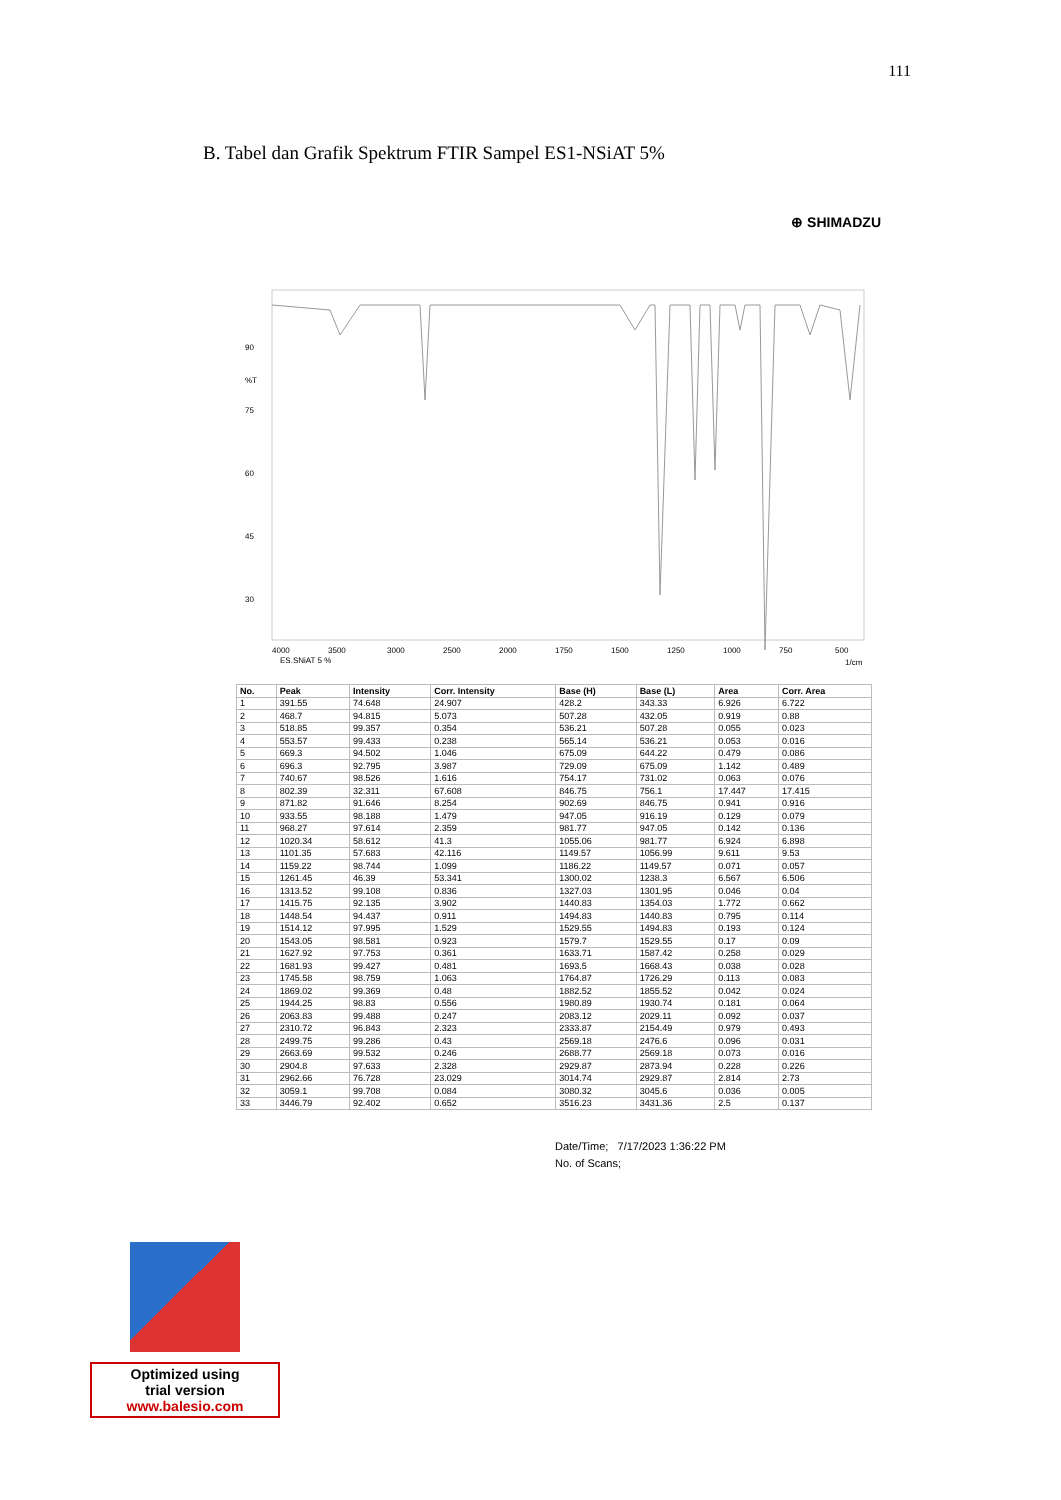111
B. Tabel dan Grafik Spektrum FTIR Sampel ES1-NSiAT 5%
⊕ SHIMADZU
90
%T
75
60
45
30
4000
3500
3000
2500
2000
1750
1500
1250
1000
750
500
ES.SNiAT 5 %
1/cm
| No. | Peak | Intensity | Corr. Intensity | Base (H) | Base (L) | Area | Corr. Area |
| --- | --- | --- | --- | --- | --- | --- | --- |
| 1 | 391.55 | 74.648 | 24.907 | 428.2 | 343.33 | 6.926 | 6.722 |
| 2 | 468.7 | 94.815 | 5.073 | 507.28 | 432.05 | 0.919 | 0.88 |
| 3 | 518.85 | 99.357 | 0.354 | 536.21 | 507.28 | 0.055 | 0.023 |
| 4 | 553.57 | 99.433 | 0.238 | 565.14 | 536.21 | 0.053 | 0.016 |
| 5 | 669.3 | 94.502 | 1.046 | 675.09 | 644.22 | 0.479 | 0.086 |
| 6 | 696.3 | 92.795 | 3.987 | 729.09 | 675.09 | 1.142 | 0.489 |
| 7 | 740.67 | 98.526 | 1.616 | 754.17 | 731.02 | 0.063 | 0.076 |
| 8 | 802.39 | 32.311 | 67.608 | 846.75 | 756.1 | 17.447 | 17.415 |
| 9 | 871.82 | 91.646 | 8.254 | 902.69 | 846.75 | 0.941 | 0.916 |
| 10 | 933.55 | 98.188 | 1.479 | 947.05 | 916.19 | 0.129 | 0.079 |
| 11 | 968.27 | 97.614 | 2.359 | 981.77 | 947.05 | 0.142 | 0.136 |
| 12 | 1020.34 | 58.612 | 41.3 | 1055.06 | 981.77 | 6.924 | 6.898 |
| 13 | 1101.35 | 57.683 | 42.116 | 1149.57 | 1056.99 | 9.611 | 9.53 |
| 14 | 1159.22 | 98.744 | 1.099 | 1186.22 | 1149.57 | 0.071 | 0.057 |
| 15 | 1261.45 | 46.39 | 53.341 | 1300.02 | 1238.3 | 6.567 | 6.506 |
| 16 | 1313.52 | 99.108 | 0.836 | 1327.03 | 1301.95 | 0.046 | 0.04 |
| 17 | 1415.75 | 92.135 | 3.902 | 1440.83 | 1354.03 | 1.772 | 0.662 |
| 18 | 1448.54 | 94.437 | 0.911 | 1494.83 | 1440.83 | 0.795 | 0.114 |
| 19 | 1514.12 | 97.995 | 1.529 | 1529.55 | 1494.83 | 0.193 | 0.124 |
| 20 | 1543.05 | 98.581 | 0.923 | 1579.7 | 1529.55 | 0.17 | 0.09 |
| 21 | 1627.92 | 97.753 | 0.361 | 1633.71 | 1587.42 | 0.258 | 0.029 |
| 22 | 1681.93 | 99.427 | 0.481 | 1693.5 | 1668.43 | 0.038 | 0.028 |
| 23 | 1745.58 | 98.759 | 1.063 | 1764.87 | 1726.29 | 0.113 | 0.083 |
| 24 | 1869.02 | 99.369 | 0.48 | 1882.52 | 1855.52 | 0.042 | 0.024 |
| 25 | 1944.25 | 98.83 | 0.556 | 1980.89 | 1930.74 | 0.181 | 0.064 |
| 26 | 2063.83 | 99.488 | 0.247 | 2083.12 | 2029.11 | 0.092 | 0.037 |
| 27 | 2310.72 | 96.843 | 2.323 | 2333.87 | 2154.49 | 0.979 | 0.493 |
| 28 | 2499.75 | 99.286 | 0.43 | 2569.18 | 2476.6 | 0.096 | 0.031 |
| 29 | 2663.69 | 99.532 | 0.246 | 2688.77 | 2569.18 | 0.073 | 0.016 |
| 30 | 2904.8 | 97.633 | 2.328 | 2929.87 | 2873.94 | 0.228 | 0.226 |
| 31 | 2962.66 | 76.728 | 23.029 | 3014.74 | 2929.87 | 2.814 | 2.73 |
| 32 | 3059.1 | 99.708 | 0.084 | 3080.32 | 3045.6 | 0.036 | 0.005 |
| 33 | 3446.79 | 92.402 | 0.652 | 3516.23 | 3431.36 | 2.5 | 0.137 |
Date/Time; 7/17/2023 1:36:22 PM
No. of Scans;
Optimized using
trial version
www.balesio.com